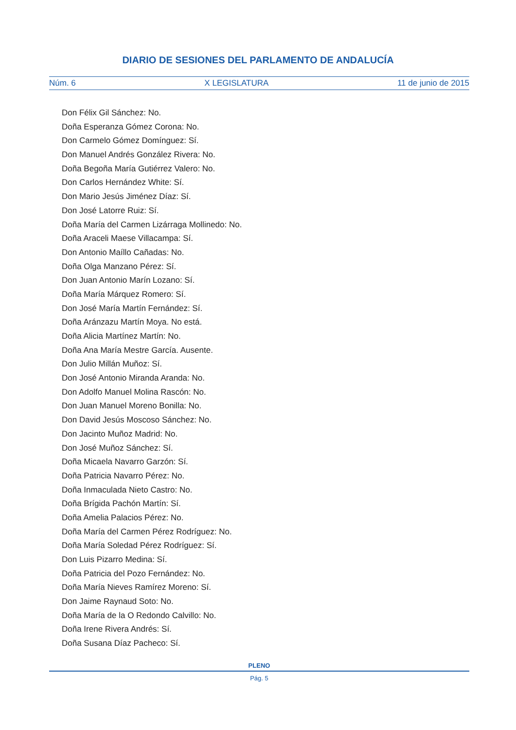DIARIO DE SESIONES DEL PARLAMENTO DE ANDALUCÍA
Núm. 6 X LEGISLATURA 11 de junio de 2015
Don Félix Gil Sánchez: No.
Doña Esperanza Gómez Corona: No.
Don Carmelo Gómez Domínguez: Sí.
Don Manuel Andrés González Rivera: No.
Doña Begoña María Gutiérrez Valero: No.
Don Carlos Hernández White: Sí.
Don Mario Jesús Jiménez Díaz: Sí.
Don José Latorre Ruiz: Sí.
Doña María del Carmen Lizárraga Mollinedo: No.
Doña Araceli Maese Villacampa: Sí.
Don Antonio Maíllo Cañadas: No.
Doña Olga Manzano Pérez: Sí.
Don Juan Antonio Marín Lozano: Sí.
Doña María Márquez Romero: Sí.
Don José María Martín Fernández: Sí.
Doña Aránzazu Martín Moya. No está.
Doña Alicia Martínez Martín: No.
Doña Ana María Mestre García. Ausente.
Don Julio Millán Muñoz: Sí.
Don José Antonio Miranda Aranda: No.
Don Adolfo Manuel Molina Rascón: No.
Don Juan Manuel Moreno Bonilla: No.
Don David Jesús Moscoso Sánchez: No.
Don Jacinto Muñoz Madrid: No.
Don José Muñoz Sánchez: Sí.
Doña Micaela Navarro Garzón: Sí.
Doña Patricia Navarro Pérez: No.
Doña Inmaculada Nieto Castro: No.
Doña Brígida Pachón Martín: Sí.
Doña Amelia Palacios Pérez: No.
Doña María del Carmen Pérez Rodríguez: No.
Doña María Soledad Pérez Rodríguez: Sí.
Don Luis Pizarro Medina: Sí.
Doña Patricia del Pozo Fernández: No.
Doña María Nieves Ramírez Moreno: Sí.
Don Jaime Raynaud Soto: No.
Doña María de la O Redondo Calvillo: No.
Doña Irene Rivera Andrés: Sí.
Doña Susana Díaz Pacheco: Sí.
PLENO
Pág. 5